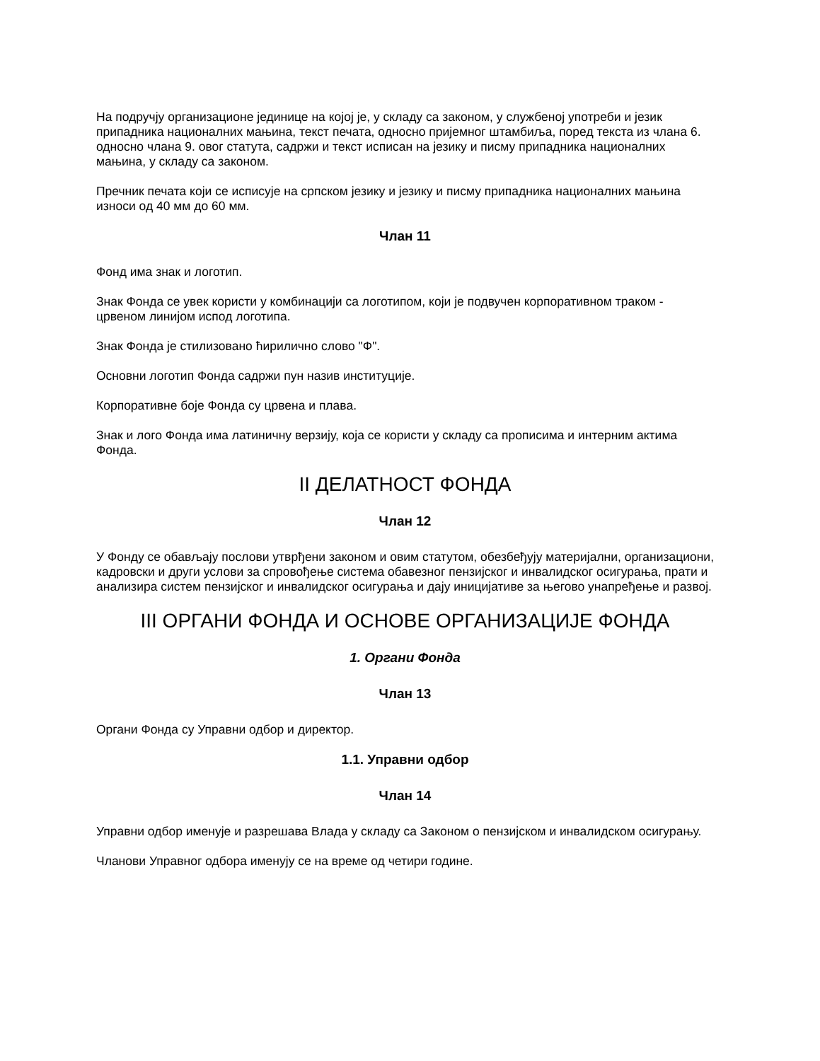На подручју организационе јединице на којој је, у складу са законом, у службеној употреби и језик припадника националних мањина, текст печата, односно пријемног штамбиља, поред текста из члана 6. односно члана 9. овог статута, садржи и текст исписан на језику и писму припадника националних мањина, у складу са законом.
Пречник печата који се исписује на српском језику и језику и писму припадника националних мањина износи од 40 мм до 60 мм.
Члан 11
Фонд има знак и логотип.
Знак Фонда се увек користи у комбинацији са логотипом, који је подвучен корпоративном траком - црвеном линијом испод логотипа.
Знак Фонда је стилизовано ћирилично слово "Ф".
Основни логотип Фонда садржи пун назив институције.
Корпоративне боје Фонда су црвена и плава.
Знак и лого Фонда има латиничну верзију, која се користи у складу са прописима и интерним актима Фонда.
II ДЕЛАТНОСТ ФОНДА
Члан 12
У Фонду се обављају послови утврђени законом и овим статутом, обезбеђују материјални, организациони, кадровски и други услови за спровођење система обавезног пензијског и инвалидског осигурања, прати и анализира систем пензијског и инвалидског осигурања и дају иницијативе за његово унапређење и развој.
III ОРГАНИ ФОНДА И ОСНОВЕ ОРГАНИЗАЦИЈЕ ФОНДА
1. Органи Фонда
Члан 13
Органи Фонда су Управни одбор и директор.
1.1. Управни одбор
Члан 14
Управни одбор именује и разрешава Влада у складу са Законом о пензијском и инвалидском осигурању.
Чланови Управног одбора именују се на време од четири године.